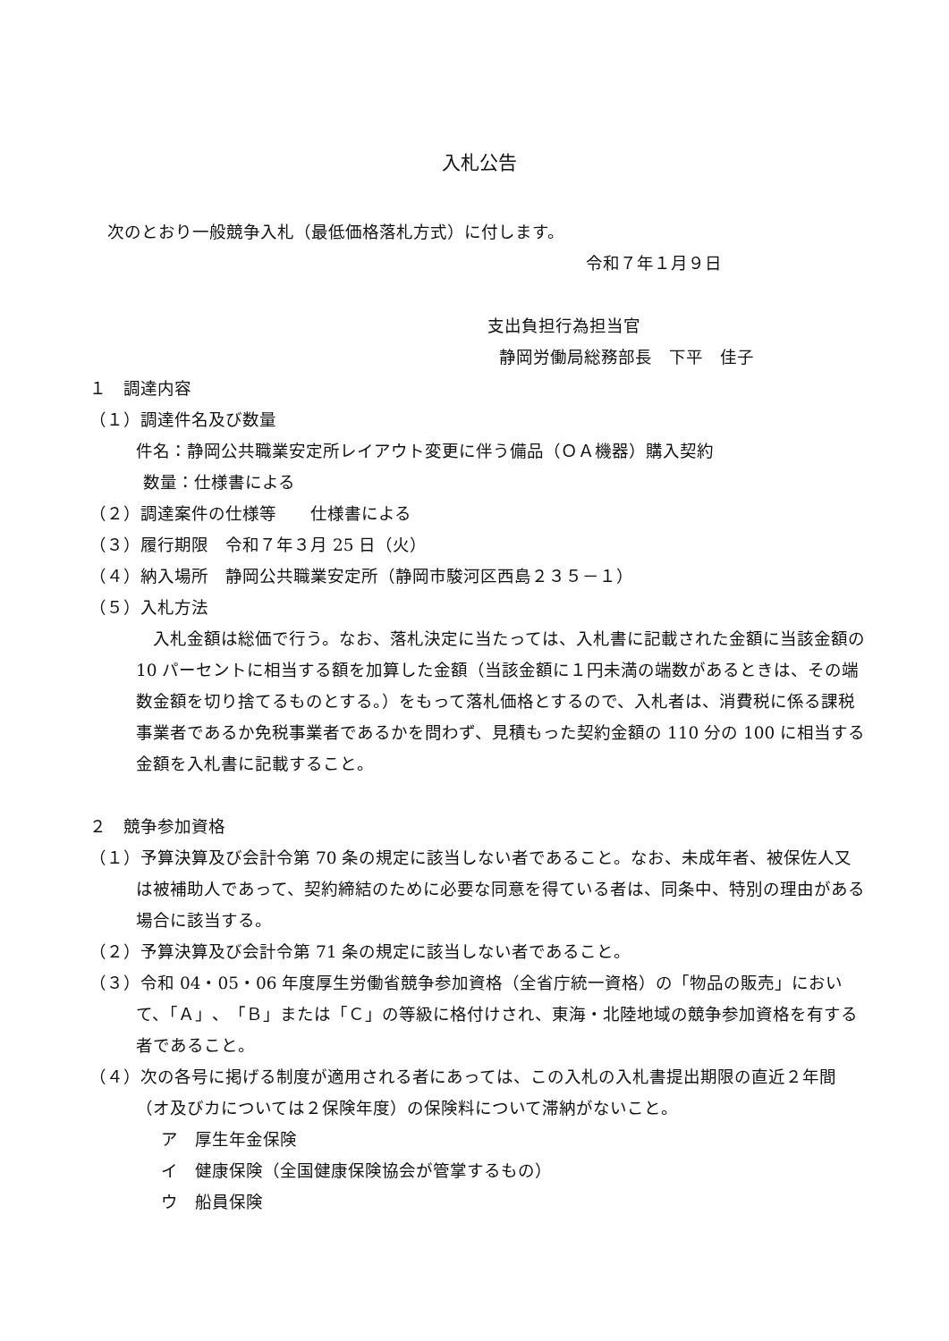入札公告
次のとおり一般競争入札（最低価格落札方式）に付します。
令和７年１月９日
支出負担行為担当官
静岡労働局総務部長　下平　佳子
１　調達内容
（１）調達件名及び数量
件名：静岡公共職業安定所レイアウト変更に伴う備品（ＯＡ機器）購入契約
数量：仕様書による
（２）調達案件の仕様等　　仕様書による
（３）履行期限　令和７年３月 25 日（火）
（４）納入場所　静岡公共職業安定所（静岡市駿河区西島２３５－１）
（５）入札方法
　入札金額は総価で行う。なお、落札決定に当たっては、入札書に記載された金額に当該金額の 10 パーセントに相当する額を加算した金額（当該金額に１円未満の端数があるときは、その端数金額を切り捨てるものとする。）をもって落札価格とするので、入札者は、消費税に係る課税事業者であるか免税事業者であるかを問わず、見積もった契約金額の 110 分の 100 に相当する金額を入札書に記載すること。
２　競争参加資格
（１）予算決算及び会計令第 70 条の規定に該当しない者であること。なお、未成年者、被保佐人又は被補助人であって、契約締結のために必要な同意を得ている者は、同条中、特別の理由がある場合に該当する。
（２）予算決算及び会計令第 71 条の規定に該当しない者であること。
（３）令和 04・05・06 年度厚生労働省競争参加資格（全省庁統一資格）の「物品の販売」において、「Ａ」、「Ｂ」または「Ｃ」の等級に格付けされ、東海・北陸地域の競争参加資格を有する者であること。
（４）次の各号に掲げる制度が適用される者にあっては、この入札の入札書提出期限の直近２年間（オ及びカについては２保険年度）の保険料について滞納がないこと。
ア　厚生年金保険
イ　健康保険（全国健康保険協会が管掌するもの）
ウ　船員保険